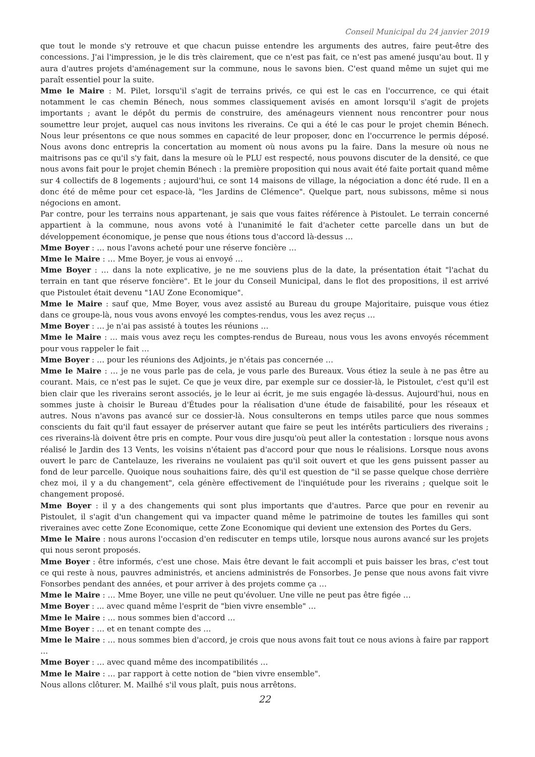Conseil Municipal du 24 janvier 2019
que tout le monde s'y retrouve et que chacun puisse entendre les arguments des autres, faire peut-être des concessions. J'ai l'impression, je le dis très clairement, que ce n'est pas fait, ce n'est pas amené jusqu'au bout. Il y aura d'autres projets d'aménagement sur la commune, nous le savons bien. C'est quand même un sujet qui me paraît essentiel pour la suite.
Mme le Maire : M. Pilet, lorsqu'il s'agit de terrains privés, ce qui est le cas en l'occurrence, ce qui était notamment le cas chemin Bénech, nous sommes classiquement avisés en amont lorsqu'il s'agit de projets importants ; avant le dépôt du permis de construire, des aménageurs viennent nous rencontrer pour nous soumettre leur projet, auquel cas nous invitons les riverains. Ce qui a été le cas pour le projet chemin Bénech. Nous leur présentons ce que nous sommes en capacité de leur proposer, donc en l'occurrence le permis déposé. Nous avons donc entrepris la concertation au moment où nous avons pu la faire. Dans la mesure où nous ne maitrisons pas ce qu'il s'y fait, dans la mesure où le PLU est respecté, nous pouvons discuter de la densité, ce que nous avons fait pour le projet chemin Bénech : la première proposition qui nous avait été faite portait quand même sur 4 collectifs de 8 logements ; aujourd'hui, ce sont 14 maisons de village, la négociation a donc été rude. Il en a donc été de même pour cet espace-là, "les Jardins de Clémence". Quelque part, nous subissons, même si nous négocions en amont.
Par contre, pour les terrains nous appartenant, je sais que vous faites référence à Pistoulet. Le terrain concerné appartient à la commune, nous avons voté à l'unanimité le fait d'acheter cette parcelle dans un but de développement économique, je pense que nous étions tous d'accord là-dessus …
Mme Boyer : … nous l'avons acheté pour une réserve foncière …
Mme le Maire : … Mme Boyer, je vous ai envoyé …
Mme Boyer : … dans la note explicative, je ne me souviens plus de la date, la présentation était "l'achat du terrain en tant que réserve foncière". Et le jour du Conseil Municipal, dans le flot des propositions, il est arrivé que Pistoulet était devenu "1AU Zone Economique".
Mme le Maire : sauf que, Mme Boyer, vous avez assisté au Bureau du groupe Majoritaire, puisque vous étiez dans ce groupe-là, nous vous avons envoyé les comptes-rendus, vous les avez reçus …
Mme Boyer : … je n'ai pas assisté à toutes les réunions …
Mme le Maire : … mais vous avez reçu les comptes-rendus de Bureau, nous vous les avons envoyés récemment pour vous rappeler le fait …
Mme Boyer : … pour les réunions des Adjoints, je n'étais pas concernée …
Mme le Maire : … je ne vous parle pas de cela, je vous parle des Bureaux. Vous étiez la seule à ne pas être au courant. Mais, ce n'est pas le sujet. Ce que je veux dire, par exemple sur ce dossier-là, le Pistoulet, c'est qu'il est bien clair que les riverains seront associés, je le leur ai écrit, je me suis engagée là-dessus. Aujourd'hui, nous en sommes juste à choisir le Bureau d'Études pour la réalisation d'une étude de faisabilité, pour les réseaux et autres. Nous n'avons pas avancé sur ce dossier-là. Nous consulterons en temps utiles parce que nous sommes conscients du fait qu'il faut essayer de préserver autant que faire se peut les intérêts particuliers des riverains ; ces riverains-là doivent être pris en compte. Pour vous dire jusqu'où peut aller la contestation : lorsque nous avons réalisé le Jardin des 13 Vents, les voisins n'étaient pas d'accord pour que nous le réalisions. Lorsque nous avons ouvert le parc de Cantelauze, les riverains ne voulaient pas qu'il soit ouvert et que les gens puissent passer au fond de leur parcelle. Quoique nous souhaitions faire, dès qu'il est question de "il se passe quelque chose derrière chez moi, il y a du changement", cela génère effectivement de l'inquiétude pour les riverains ; quelque soit le changement proposé.
Mme Boyer : il y a des changements qui sont plus importants que d'autres. Parce que pour en revenir au Pistoulet, il s'agit d'un changement qui va impacter quand même le patrimoine de toutes les familles qui sont riveraines avec cette Zone Economique, cette Zone Economique qui devient une extension des Portes du Gers.
Mme le Maire : nous aurons l'occasion d'en rediscuter en temps utile, lorsque nous aurons avancé sur les projets qui nous seront proposés.
Mme Boyer : être informés, c'est une chose. Mais être devant le fait accompli et puis baisser les bras, c'est tout ce qui reste à nous, pauvres administrés, et anciens administrés de Fonsorbes. Je pense que nous avons fait vivre Fonsorbes pendant des années, et pour arriver à des projets comme ça …
Mme le Maire : … Mme Boyer, une ville ne peut qu'évoluer. Une ville ne peut pas être figée …
Mme Boyer : ... avec quand même l'esprit de "bien vivre ensemble" …
Mme le Maire : … nous sommes bien d'accord …
Mme Boyer : … et en tenant compte des …
Mme le Maire : … nous sommes bien d'accord, je crois que nous avons fait tout ce nous avions à faire par rapport …
Mme Boyer : … avec quand même des incompatibilités …
Mme le Maire : … par rapport à cette notion de "bien vivre ensemble".
Nous allons clôturer. M. Mailhé s'il vous plaît, puis nous arrêtons.
22